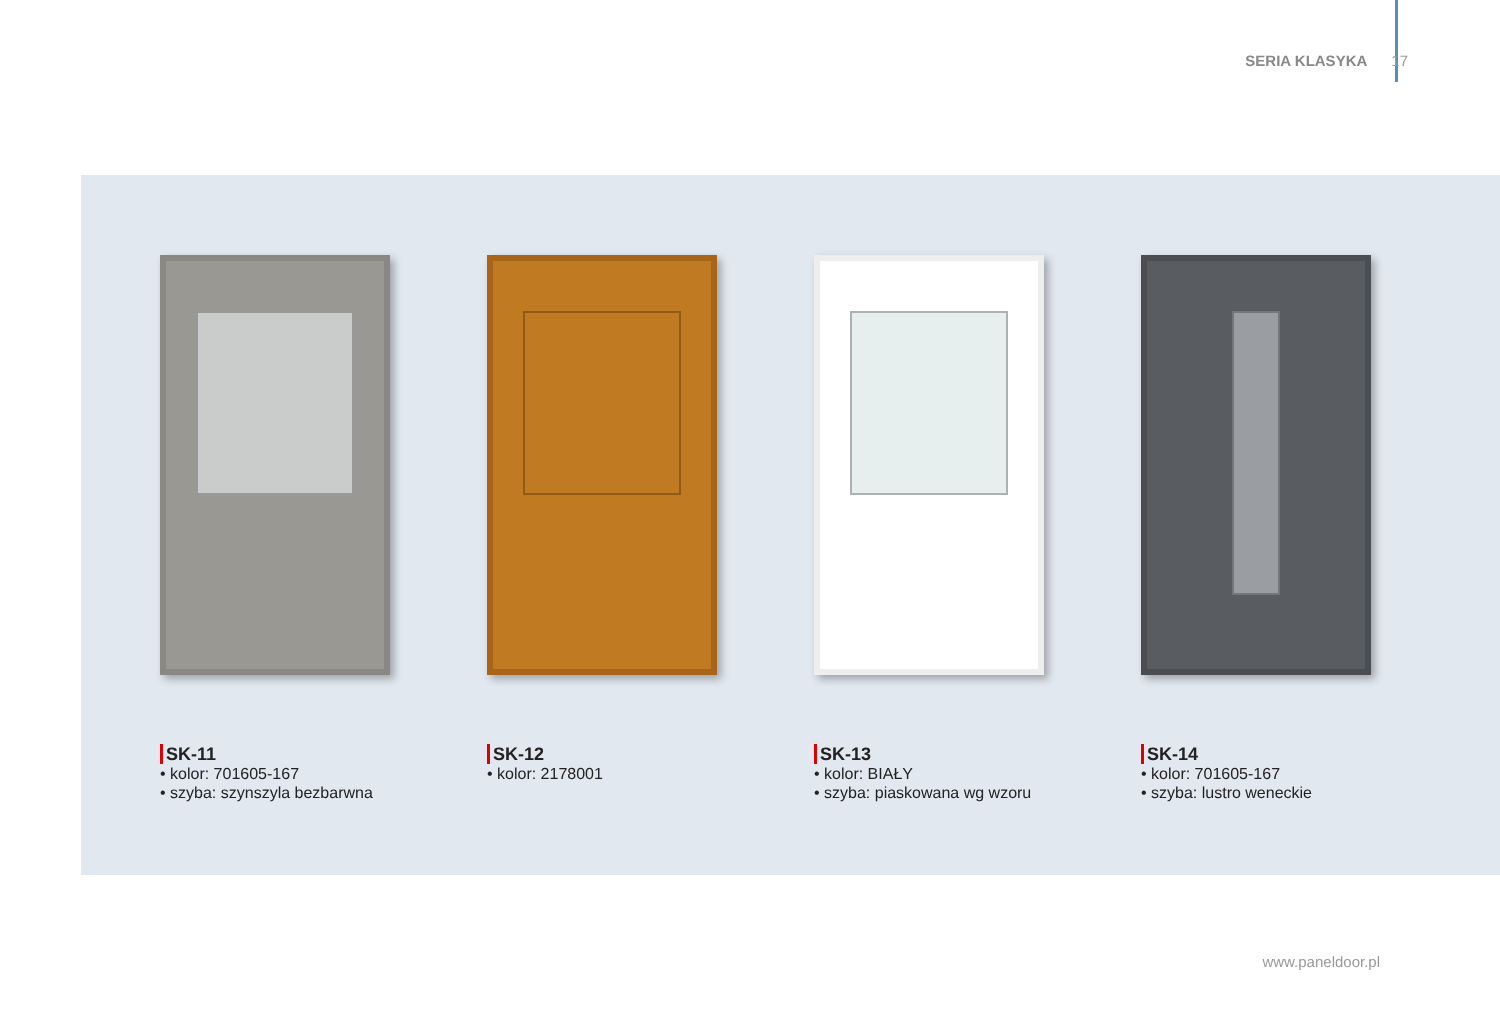SERIA KLASYKA 17
SK-11
• kolor: 701605-167
• szyba: szynszyla bezbarwna
SK-12
• kolor: 2178001
SK-13
• kolor: BIAŁY
• szyba: piaskowana wg wzoru
SK-14
• kolor: 701605-167
• szyba: lustro weneckie
www.paneldoor.pl